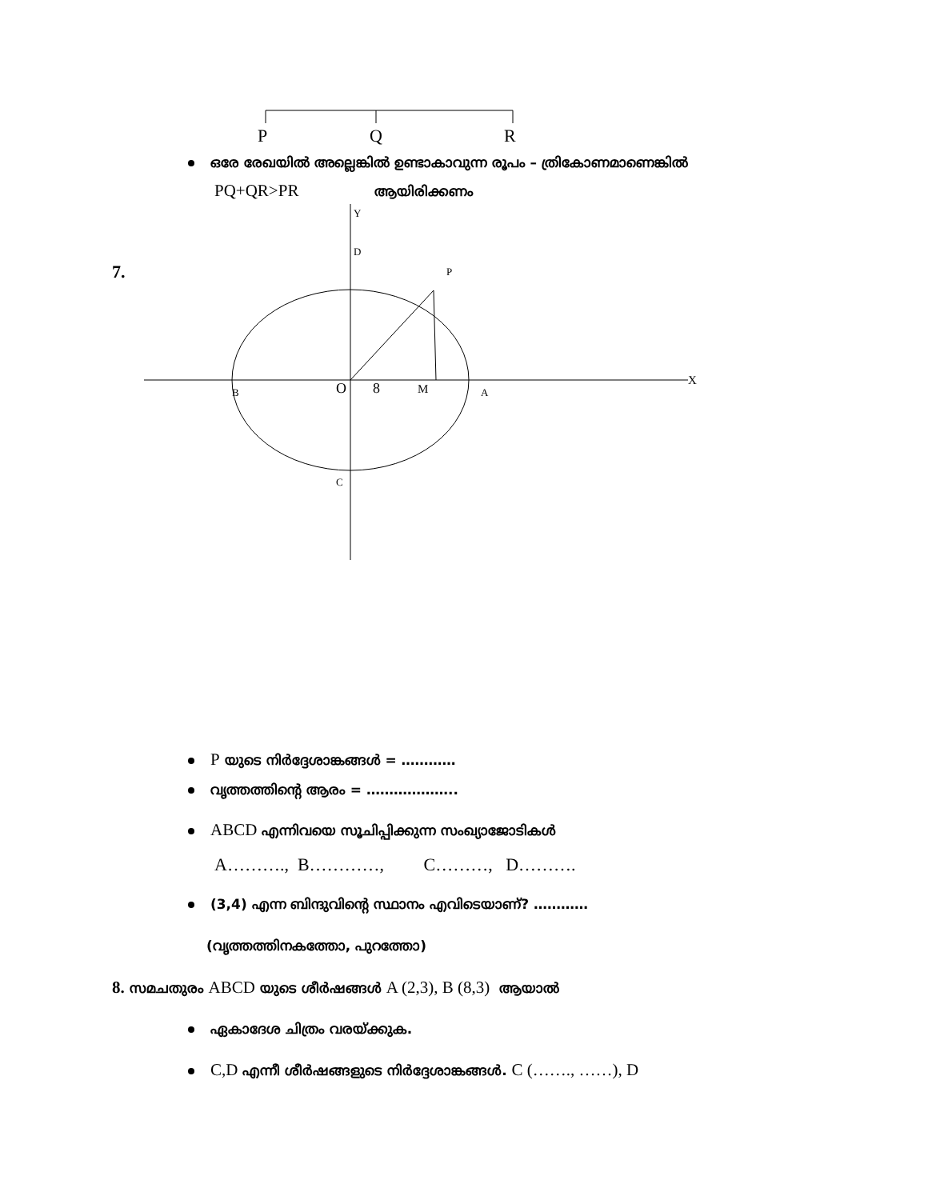P
Q
R
ഒരേ രേഖയിൽ അല്ലെങ്കിൽ ഉണ്ടാകാവുന്ന രൂപം – ത്രികോണമാണെങ്കിൽ
PQ+QR>PR ആയിരിക്കണം
7.
Y
D
P
X
B
O
8
M
A
C
P യുടെ നിർദ്ദേശാങ്കങ്ങൾ = …………
വൃത്തത്തിന്റെ ആരം = ………………..
ABCD എന്നിവയെ സൂചിപ്പിക്കുന്ന സംഖ്യാജോടികൾ
A………., B…………, C………, D……….
(3,4) എന്ന ബിന്ദുവിന്റെ സ്ഥാനം എവിടെയാണ്? …………
(വൃത്തത്തിനകത്തോ, പുറത്തോ)
8. സമചതുരം ABCD യുടെ ശീർഷങ്ങൾ A (2,3), B (8,3) ആയാൽ
ഏകാദേശ ചിത്രം വരയ്ക്കുക.
C,D എന്നീ ശീർഷങ്ങളുടെ നിർദ്ദേശാങ്കങ്ങൾ. C (……., ……), D